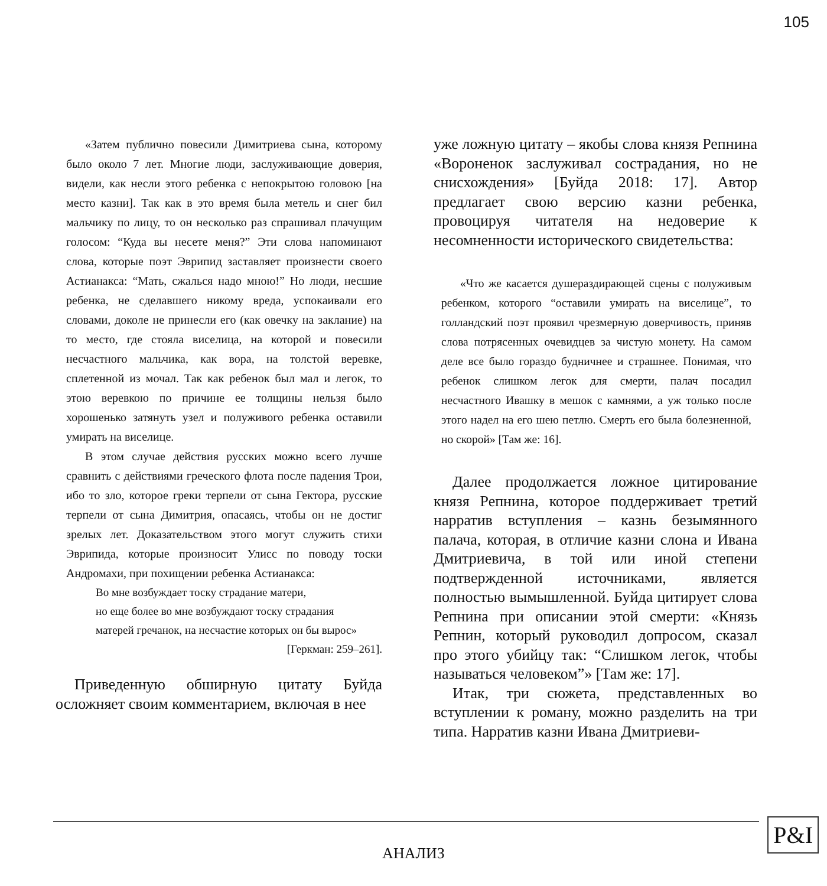105
«Затем публично повесили Димитриева сына, которому было около 7 лет. Многие люди, заслуживающие доверия, видели, как несли этого ребенка с непокрытою головою [на место казни]. Так как в это время была метель и снег бил мальчику по лицу, то он несколько раз спрашивал плачущим голосом: “Куда вы несете меня?” Эти слова напоминают слова, которые поэт Эврипид заставляет произнести своего Астианакса: “Мать, сжалься надо мною!” Но люди, несшие ребенка, не сделавшего никому вреда, успокаивали его словами, доколе не принесли его (как овечку на заклание) на то место, где стояла виселица, на которой и повесили несчастного мальчика, как вора, на толстой веревке, сплетенной из мочал. Так как ребенок был мал и легок, то этою веревкою по причине ее толщины нельзя было хорошенько затянуть узел и полуживого ребенка оставили умирать на виселице.
В этом случае действия русских можно всего лучше сравнить с действиями греческого флота после падения Трои, ибо то зло, которое греки терпели от сына Гектора, русские терпели от сына Димитрия, опасаясь, чтобы он не достиг зрелых лет. Доказательством этого могут служить стихи Эврипида, которые произносит Улисс по поводу тоски Андромахи, при похищении ребенка Астианакса:
Во мне возбуждает тоску страдание матери,
но еще более во мне возбуждают тоску страдания
матерей гречанок, на несчастие которых он бы вырос»
[Геркман: 259–261].
Приведенную обширную цитату Буйда осложняет своим комментарием, включая в нее
уже ложную цитату – якобы слова князя Репнина «Вороненок заслуживал сострадания, но не снисхождения» [Буйда 2018: 17]. Автор предлагает свою версию казни ребенка, провоцируя читателя на недоверие к несомненности исторического свидетельства:
«Что же касается душераздирающей сцены с полуживым ребенком, которого “оставили умирать на виселице”, то голландский поэт проявил чрезмерную доверчивость, приняв слова потрясенных очевидцев за чистую монету. На самом деле все было гораздо будничнее и страшнее. Понимая, что ребенок слишком легок для смерти, палач посадил несчастного Ивашку в мешок с камнями, а уж только после этого надел на его шею петлю. Смерть его была болезненной, но скорой» [Там же: 16].
Далее продолжается ложное цитирование князя Репнина, которое поддерживает третий нарратив вступления – казнь безымянного палача, которая, в отличие казни слона и Ивана Дмитриевича, в той или иной степени подтвержденной источниками, является полностью вымышленной. Буйда цитирует слова Репнина при описании этой смерти: «Князь Репнин, который руководил допросом, сказал про этого убийцу так: “Слишком легок, чтобы называться человеком”» [Там же: 17].
Итак, три сюжета, представленных во вступлении к роману, можно разделить на три типа. Нарратив казни Ивана Дмитриеви-
P&I
АНАЛИЗ